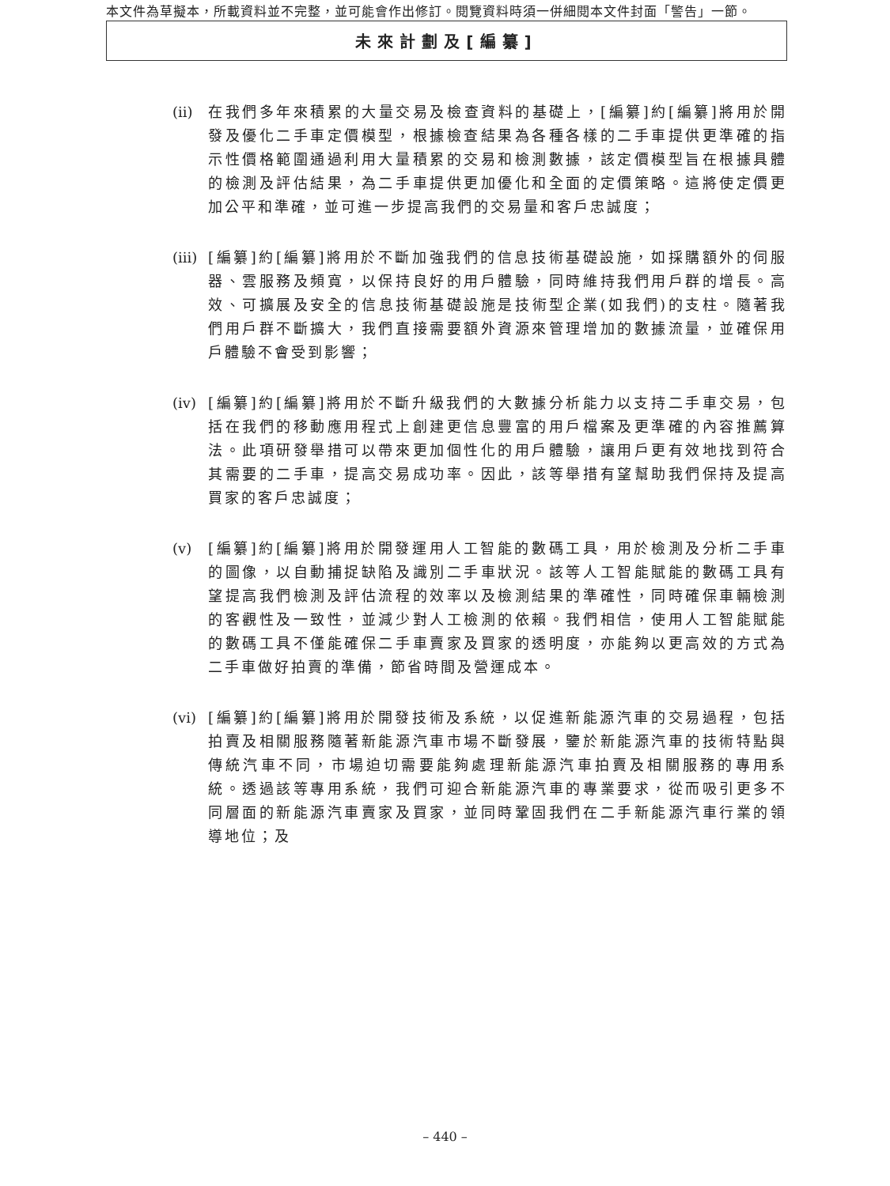本文件為草擬本，所載資料並不完整，並可能會作出修訂。閱覽資料時須一併細閱本文件封面「警告」一節。
未來計劃及[編纂]
(ii)
在我們多年來積累的大量交易及檢查資料的基礎上，[編纂]約[編纂]將用於開發及優化二手車定價模型，根據檢查結果為各種各樣的二手車提供更準確的指示性價格範圍通過利用大量積累的交易和檢測數據，該定價模型旨在根據具體的檢測及評估結果，為二手車提供更加優化和全面的定價策略。這將使定價更加公平和準確，並可進一步提高我們的交易量和客戶忠誠度；
(iii)
[編纂]約[編纂]將用於不斷加強我們的信息技術基礎設施，如採購額外的伺服器、雲服務及頻寬，以保持良好的用戶體驗，同時維持我們用戶群的增長。高效、可擴展及安全的信息技術基礎設施是技術型企業(如我們)的支柱。隨著我們用戶群不斷擴大，我們直接需要額外資源來管理增加的數據流量，並確保用戶體驗不會受到影響；
(iv)
[編纂]約[編纂]將用於不斷升級我們的大數據分析能力以支持二手車交易，包括在我們的移動應用程式上創建更信息豐富的用戶檔案及更準確的內容推薦算法。此項研發舉措可以帶來更加個性化的用戶體驗，讓用戶更有效地找到符合其需要的二手車，提高交易成功率。因此，該等舉措有望幫助我們保持及提高買家的客戶忠誠度；
(v) [編纂]約[編纂]將用於開發運用人工智能的數碼工具，用於檢測及分析二手車的圖像，以自動捕捉缺陷及識別二手車狀況。該等人工智能賦能的數碼工具有望提高我們檢測及評估流程的效率以及檢測結果的準確性，同時確保車輛檢測的客觀性及一致性，並減少對人工檢測的依賴。我們相信，使用人工智能賦能的數碼工具不僅能確保二手車賣家及買家的透明度，亦能夠以更高效的方式為二手車做好拍賣的準備，節省時間及營運成本。
(vi)
[編纂]約[編纂]將用於開發技術及系統，以促進新能源汽車的交易過程，包括拍賣及相關服務隨著新能源汽車市場不斷發展，鑒於新能源汽車的技術特點與傳統汽車不同，市場迫切需要能夠處理新能源汽車拍賣及相關服務的專用系統。透過該等專用系統，我們可迎合新能源汽車的專業要求，從而吸引更多不同層面的新能源汽車賣家及買家，並同時鞏固我們在二手新能源汽車行業的領導地位；及
– 440 –